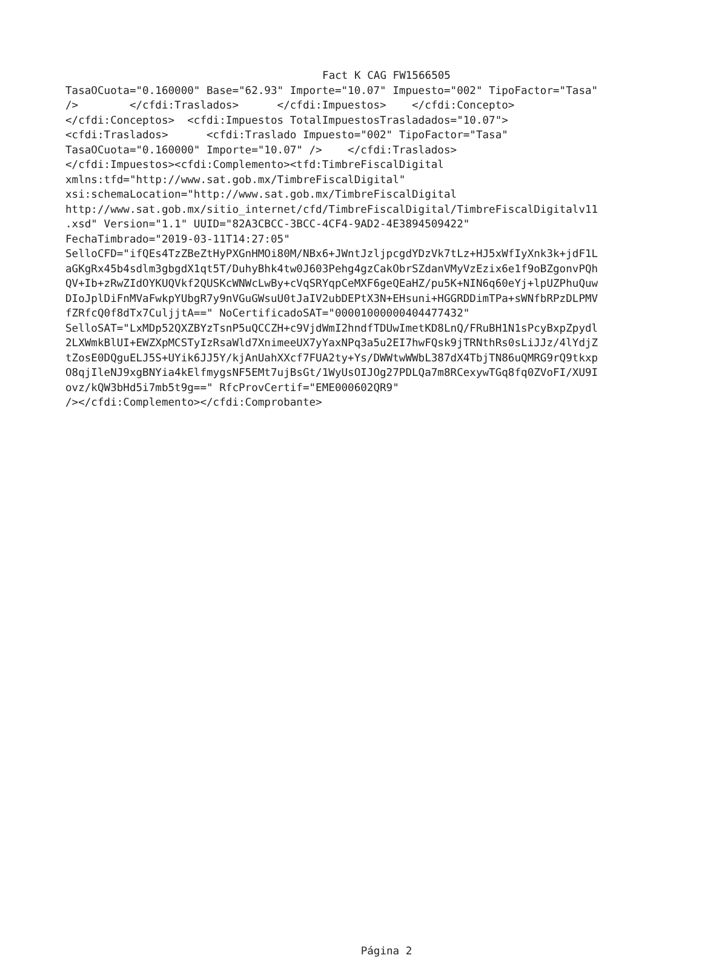Fact K CAG FW1566505
TasaOCuota="0.160000" Base="62.93" Importe="10.07" Impuesto="002" TipoFactor="Tasa"
/>        </cfdi:Traslados>      </cfdi:Impuestos>    </cfdi:Concepto>
</cfdi:Conceptos>  <cfdi:Impuestos TotalImpuestosTrasladados="10.07">
<cfdi:Traslados>      <cfdi:Traslado Impuesto="002" TipoFactor="Tasa"
TasaOCuota="0.160000" Importe="10.07" />    </cfdi:Traslados>
</cfdi:Impuestos><cfdi:Complemento><tfd:TimbreFiscalDigital
xmlns:tfd="http://www.sat.gob.mx/TimbreFiscalDigital"
xsi:schemaLocation="http://www.sat.gob.mx/TimbreFiscalDigital
http://www.sat.gob.mx/sitio_internet/cfd/TimbreFiscalDigital/TimbreFiscalDigitalv11
.xsd" Version="1.1" UUID="82A3CBCC-3BCC-4CF4-9AD2-4E3894509422"
FechaTimbrado="2019-03-11T14:27:05"
SelloCFD="ifQEs4TzZBeZtHyPXGnHMOi80M/NBx6+JWntJzljpcgdYDzVk7tLz+HJ5xWfIyXnk3k+jdF1L
aGKgRx45b4sdlm3gbgdX1qt5T/DuhyBhk4tw0J603Pehg4gzCakObrSZdanVMyVzEzix6e1f9oBZgonvPQh
QV+Ib+zRwZIdOYKUQVkf2QUSKcWNWcLwBy+cVqSRYqpCeMXF6geQEaHZ/pu5K+NIN6q60eYj+lpUZPhuQuw
DIoJplDiFnMVaFwkpYUbgR7y9nVGuGWsuU0tJaIV2ubDEPtX3N+EHsuni+HGGRDDimTPa+sWNfbRPzDLPMV
fZRfcQ0f8dTx7CuljjtA==" NoCertificadoSAT="00001000000404477432"
SelloSAT="LxMDp52QXZBYzTsnP5uQCCZH+c9VjdWmI2hndfTDUwImetKD8LnQ/FRuBH1N1sPcyBxpZpydl
2LXWmkBlUI+EWZXpMCSTyIzRsaWld7XnimeeUX7yYaxNPq3a5u2EI7hwFQsk9jTRNthRs0sLiJJz/4lYdjZ
tZosE0DQguELJ5S+UYik6JJ5Y/kjAnUahXXcf7FUA2ty+Ys/DWWtwWWbL387dX4TbjTN86uQMRG9rQ9tkxp
O8qjIleNJ9xgBNYia4kElfmygsNF5EMt7ujBsGt/1WyUsOIJOg27PDLQa7m8RCexywTGq8fq0ZVoFI/XU9I
ovz/kQW3bHd5i7mb5t9g==" RfcProvCertif="EME000602QR9"
/></cfdi:Complemento></cfdi:Comprobante>
Página 2